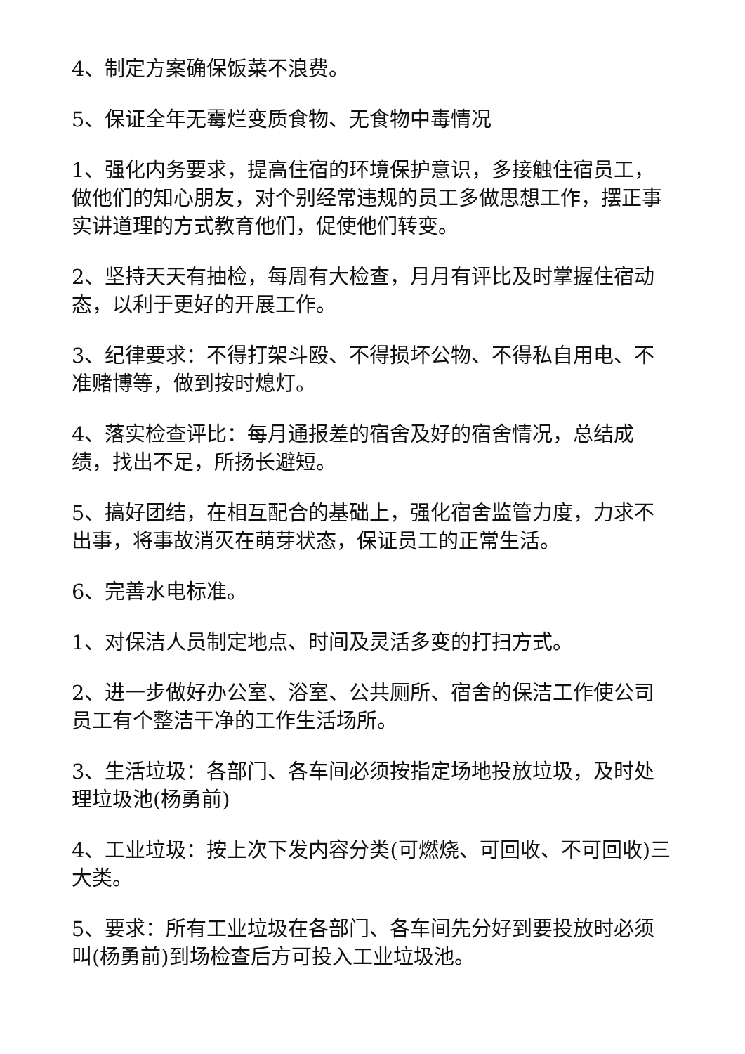4、制定方案确保饭菜不浪费。
5、保证全年无霉烂变质食物、无食物中毒情况
1、强化内务要求，提高住宿的环境保护意识，多接触住宿员工，做他们的知心朋友，对个别经常违规的员工多做思想工作，摆正事实讲道理的方式教育他们，促使他们转变。
2、坚持天天有抽检，每周有大检查，月月有评比及时掌握住宿动态，以利于更好的开展工作。
3、纪律要求：不得打架斗殴、不得损坏公物、不得私自用电、不准赌博等，做到按时熄灯。
4、落实检查评比：每月通报差的宿舍及好的宿舍情况，总结成绩，找出不足，所扬长避短。
5、搞好团结，在相互配合的基础上，强化宿舍监管力度，力求不出事，将事故消灭在萌芽状态，保证员工的正常生活。
6、完善水电标准。
1、对保洁人员制定地点、时间及灵活多变的打扫方式。
2、进一步做好办公室、浴室、公共厕所、宿舍的保洁工作使公司员工有个整洁干净的工作生活场所。
3、生活垃圾：各部门、各车间必须按指定场地投放垃圾，及时处理垃圾池(杨勇前)
4、工业垃圾：按上次下发内容分类(可燃烧、可回收、不可回收)三大类。
5、要求：所有工业垃圾在各部门、各车间先分好到要投放时必须叫(杨勇前)到场检查后方可投入工业垃圾池。